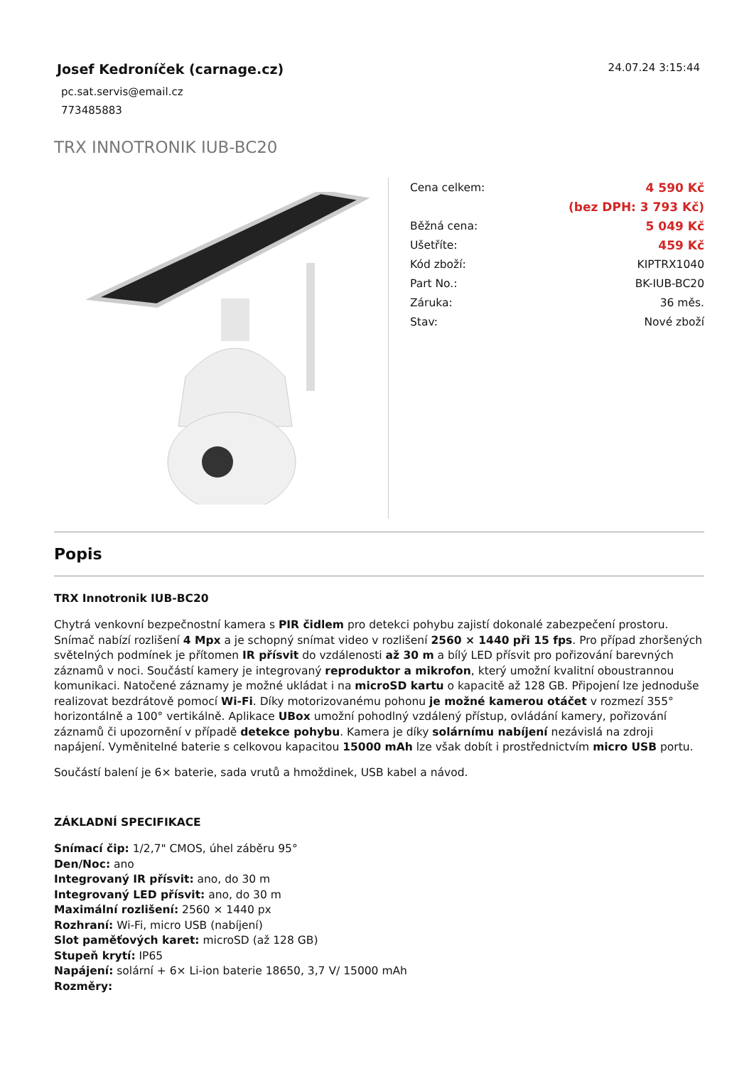Josef Kedroníček (carnage.cz)
pc.sat.servis@email.cz
773485883
24.07.24 3:15:44
TRX INNOTRONIK IUB-BC20
| Cena celkem: | 4 590 Kč |
| | (bez DPH: 3 793 Kč) |
| Běžná cena: | 5 049 Kč |
| Ušetříte: | 459 Kč |
| Kód zboží: | KIPTRX1040 |
| Part No.: | BK-IUB-BC20 |
| Záruka: | 36 měs. |
| Stav: | Nové zboží |
Popis
TRX Innotronik IUB-BC20
Chytrá venkovní bezpečnostní kamera s PIR čidlem pro detekci pohybu zajistí dokonalé zabezpečení prostoru. Snímač nabízí rozlišení 4 Mpx a je schopný snímat video v rozlišení 2560 × 1440 při 15 fps. Pro případ zhoršených světelných podmínek je přítomen IR přísvit do vzdálenosti až 30 m a bílý LED přísvit pro pořizování barevných záznamů v noci. Součástí kamery je integrovaný reproduktor a mikrofon, který umožní kvalitní oboustrannou komunikaci. Natočené záznamy je možné ukládat i na microSD kartu o kapacitě až 128 GB. Připojení lze jednoduše realizovat bezdrátově pomocí Wi-Fi. Díky motorizovanému pohonu je možné kamerou otáčet v rozmezí 355° horizontálně a 100° vertikálně. Aplikace UBox umožní pohodlný vzdálený přístup, ovládání kamery, pořizování záznamů či upozornění v případě detekce pohybu. Kamera je díky solárnímu nabíjení nezávislá na zdroji napájení. Vyměnitelné baterie s celkovou kapacitou 15000 mAh lze však dobít i prostřednictvím micro USB portu.
Součástí balení je 6× baterie, sada vrutů a hmoždinek, USB kabel a návod.
ZÁKLADNÍ SPECIFIKACE
Snímací čip: 1/2,7" CMOS, úhel záběru 95°
Den/Noc: ano
Integrovaný IR přísvit: ano, do 30 m
Integrovaný LED přísvit: ano, do 30 m
Maximální rozlišení: 2560 × 1440 px
Rozhraní: Wi-Fi, micro USB (nabíjení)
Slot paměťových karet: microSD (až 128 GB)
Stupeň krytí: IP65
Napájení: solární + 6× Li-ion baterie 18650, 3,7 V/ 15000 mAh
Rozměry: